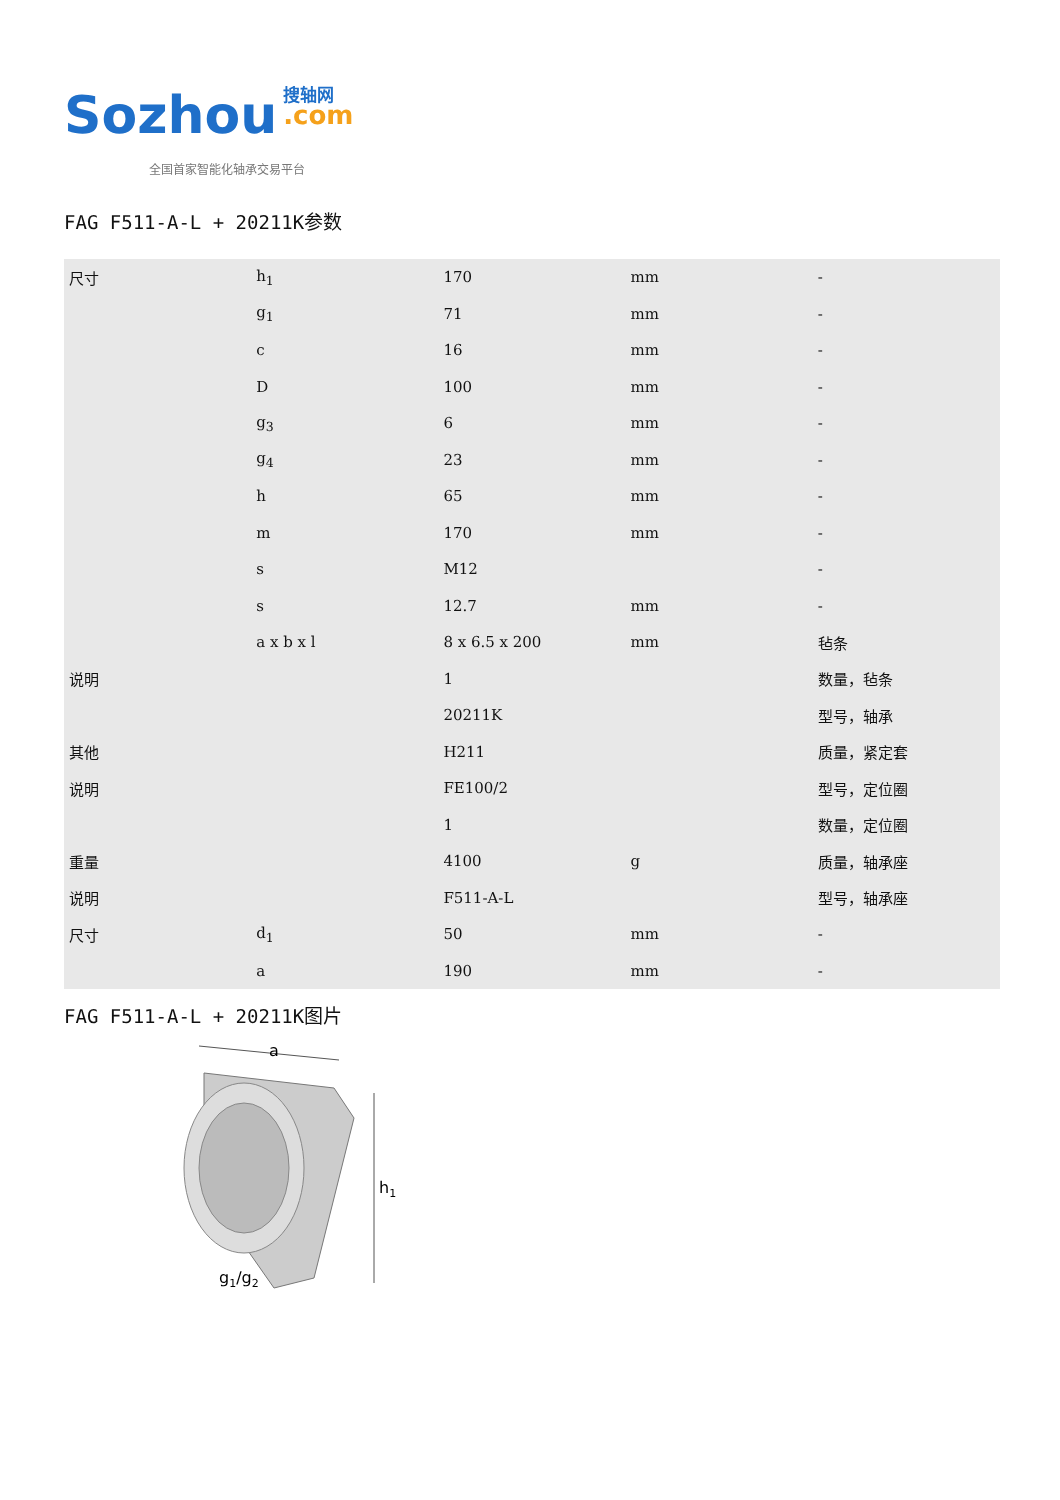Sozhou 搜轴网
.com
全国首家智能化轴承交易平台
FAG F511-A-L + 20211K参数
| 尺寸 | h<sub>1</sub> | 170 | mm | - |
| | g<sub>1</sub> | 71 | mm | - |
| | c | 16 | mm | - |
| | D | 100 | mm | - |
| | g<sub>3</sub> | 6 | mm | - |
| | g<sub>4</sub> | 23 | mm | - |
| | h | 65 | mm | - |
| | m | 170 | mm | - |
| | s | M12 | | - |
| | s | 12.7 | mm | - |
| | a x b x l | 8 x 6.5 x 200 | mm | 毡条 |
| 说明 | | 1 | | 数量，毡条 |
| | | 20211K | | 型号，轴承 |
| 其他 | | H211 | | 质量，紧定套 |
| 说明 | | FE100/2 | | 型号，定位圈 |
| | | 1 | | 数量，定位圈 |
| 重量 | | 4100 | g | 质量，轴承座 |
| 说明 | | F511-A-L | | 型号，轴承座 |
| 尺寸 | d<sub>1</sub> | 50 | mm | - |
| | a | 190 | mm | - |
FAG F511-A-L + 20211K图片
a
h1
g1/g2